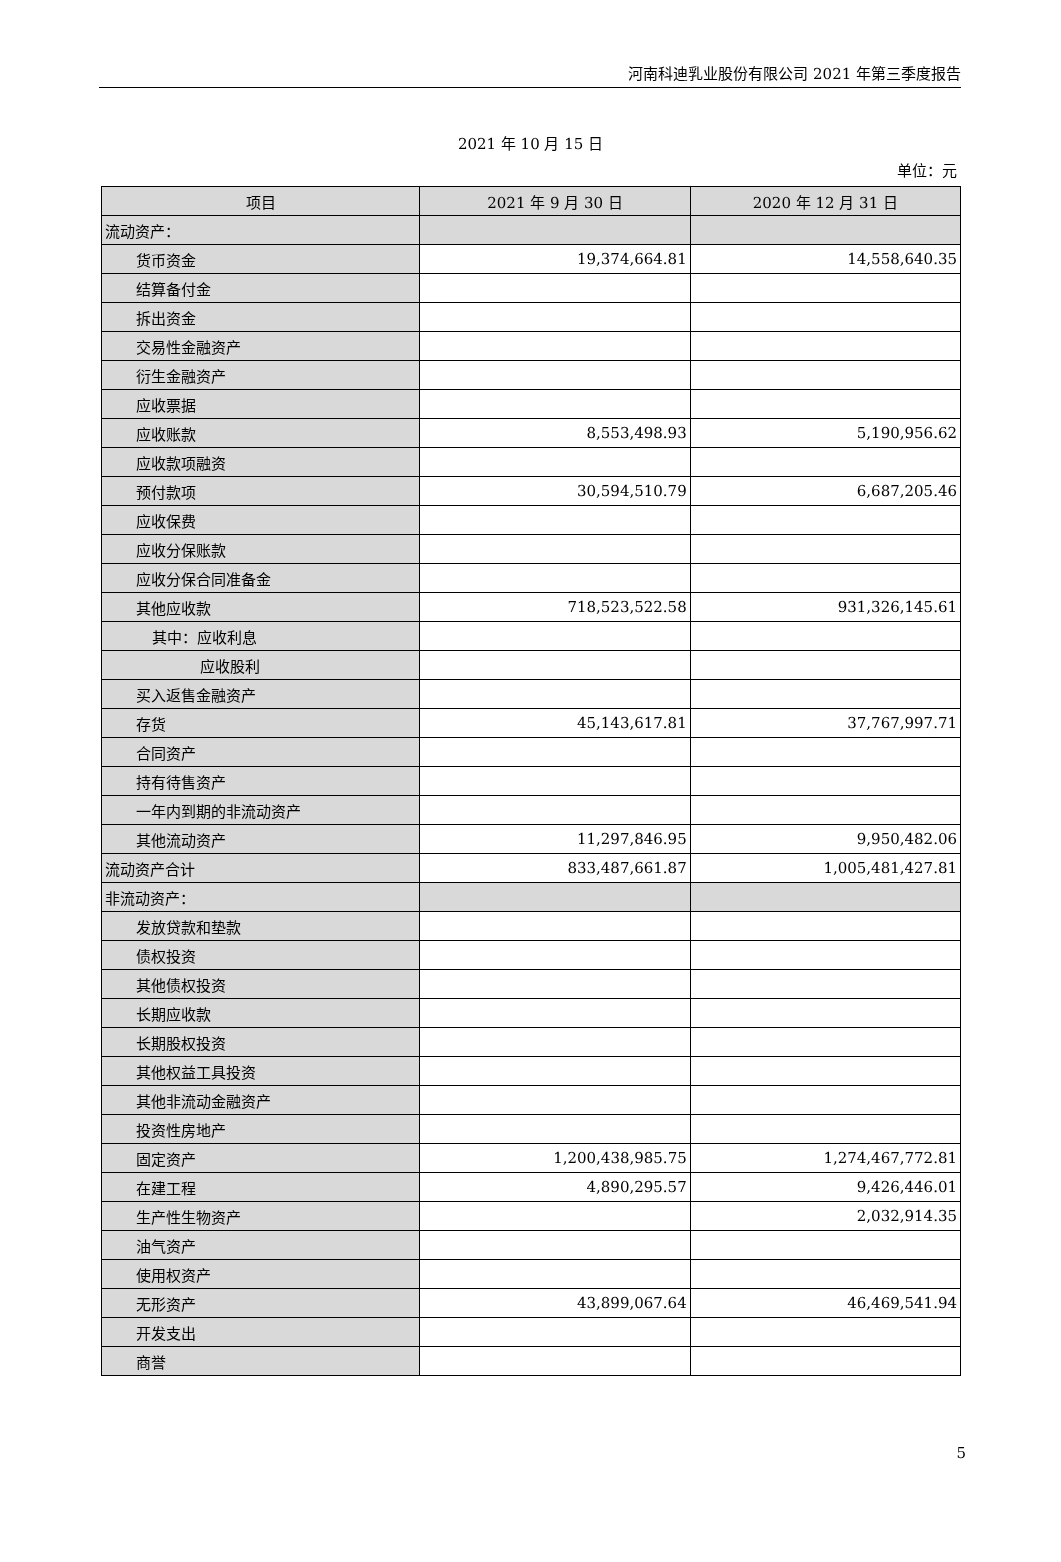河南科迪乳业股份有限公司 2021 年第三季度报告
2021 年 10 月 15 日
单位：元
| 项目 | 2021 年 9 月 30 日 | 2020 年 12 月 31 日 |
| --- | --- | --- |
| 流动资产： | | |
| 货币资金 | 19,374,664.81 | 14,558,640.35 |
| 结算备付金 | | |
| 拆出资金 | | |
| 交易性金融资产 | | |
| 衍生金融资产 | | |
| 应收票据 | | |
| 应收账款 | 8,553,498.93 | 5,190,956.62 |
| 应收款项融资 | | |
| 预付款项 | 30,594,510.79 | 6,687,205.46 |
| 应收保费 | | |
| 应收分保账款 | | |
| 应收分保合同准备金 | | |
| 其他应收款 | 718,523,522.58 | 931,326,145.61 |
| 其中：应收利息 | | |
| 应收股利 | | |
| 买入返售金融资产 | | |
| 存货 | 45,143,617.81 | 37,767,997.71 |
| 合同资产 | | |
| 持有待售资产 | | |
| 一年内到期的非流动资产 | | |
| 其他流动资产 | 11,297,846.95 | 9,950,482.06 |
| 流动资产合计 | 833,487,661.87 | 1,005,481,427.81 |
| 非流动资产： | | |
| 发放贷款和垫款 | | |
| 债权投资 | | |
| 其他债权投资 | | |
| 长期应收款 | | |
| 长期股权投资 | | |
| 其他权益工具投资 | | |
| 其他非流动金融资产 | | |
| 投资性房地产 | | |
| 固定资产 | 1,200,438,985.75 | 1,274,467,772.81 |
| 在建工程 | 4,890,295.57 | 9,426,446.01 |
| 生产性生物资产 | | 2,032,914.35 |
| 油气资产 | | |
| 使用权资产 | | |
| 无形资产 | 43,899,067.64 | 46,469,541.94 |
| 开发支出 | | |
| 商誉 | | |
5